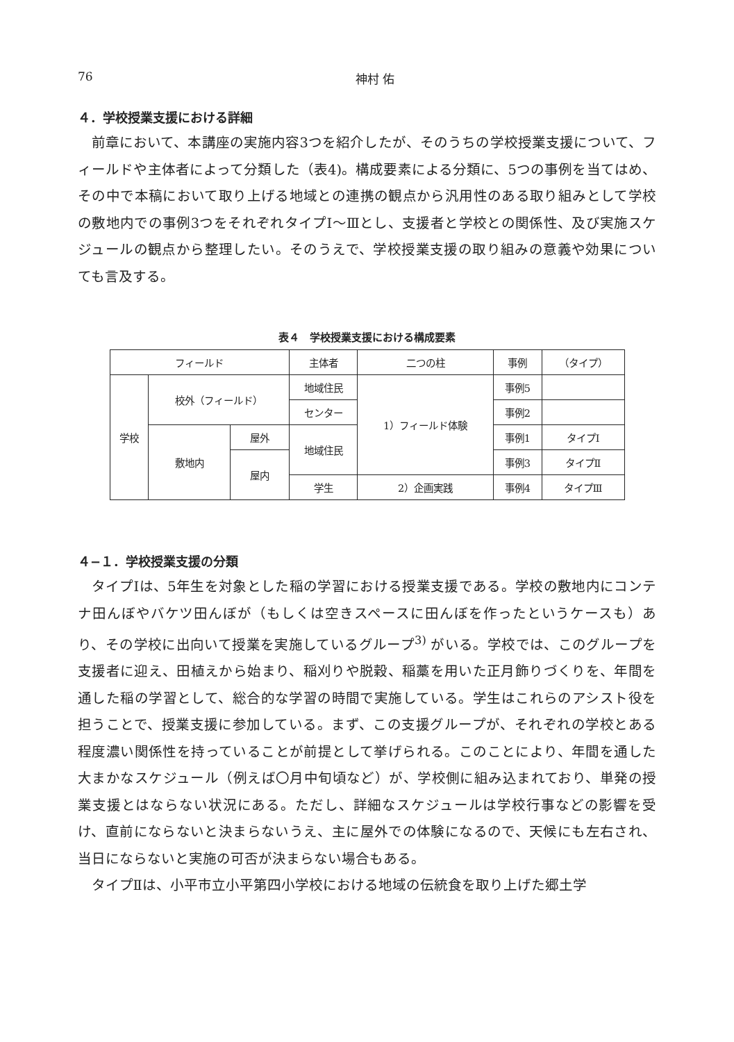76 神村 佑
４．学校授業支援における詳細
前章において、本講座の実施内容3つを紹介したが、そのうちの学校授業支援について、フィールドや主体者によって分類した（表4)。構成要素による分類に、5つの事例を当てはめ、その中で本稿において取り上げる地域との連携の観点から汎用性のある取り組みとして学校の敷地内での事例3つをそれぞれタイプⅠ～Ⅲとし、支援者と学校との関係性、及び実施スケジュールの観点から整理したい。そのうえで、学校授業支援の取り組みの意義や効果についても言及する。
表４　学校授業支援における構成要素
| フィールド | | | 主体者 | 二つの柱 | 事例 | （タイプ） |
| --- | --- | --- | --- | --- | --- | --- |
| 学校 | 校外（フィールド） | | 地域住民 | 1）フィールド体験 | 事例5 | |
| | | | センター | | 事例2 | |
| | 敷地内 | 屋外 | 地域住民 | | 事例1 | タイプⅠ |
| | | 屋内 | | | 事例3 | タイプⅡ |
| | | | 学生 | 2）企画実践 | 事例4 | タイプⅢ |
４−１．学校授業支援の分類
タイプⅠは、5年生を対象とした稲の学習における授業支援である。学校の敷地内にコンテナ田んぼやバケツ田んぼが（もしくは空きスペースに田んぼを作ったというケースも）あり、その学校に出向いて授業を実施しているグループ<sup>3)</sup> がいる。学校では、このグループを支援者に迎え、田植えから始まり、稲刈りや脱穀、稲藁を用いた正月飾りづくりを、年間を通した稲の学習として、総合的な学習の時間で実施している。学生はこれらのアシスト役を担うことで、授業支援に参加している。まず、この支援グループが、それぞれの学校とある程度濃い関係性を持っていることが前提として挙げられる。このことにより、年間を通した大まかなスケジュール（例えば〇月中旬頃など）が、学校側に組み込まれており、単発の授業支援とはならない状況にある。ただし、詳細なスケジュールは学校行事などの影響を受け、直前にならないと決まらないうえ、主に屋外での体験になるので、天候にも左右され、当日にならないと実施の可否が決まらない場合もある。
タイプⅡは、小平市立小平第四小学校における地域の伝統食を取り上げた郷土学